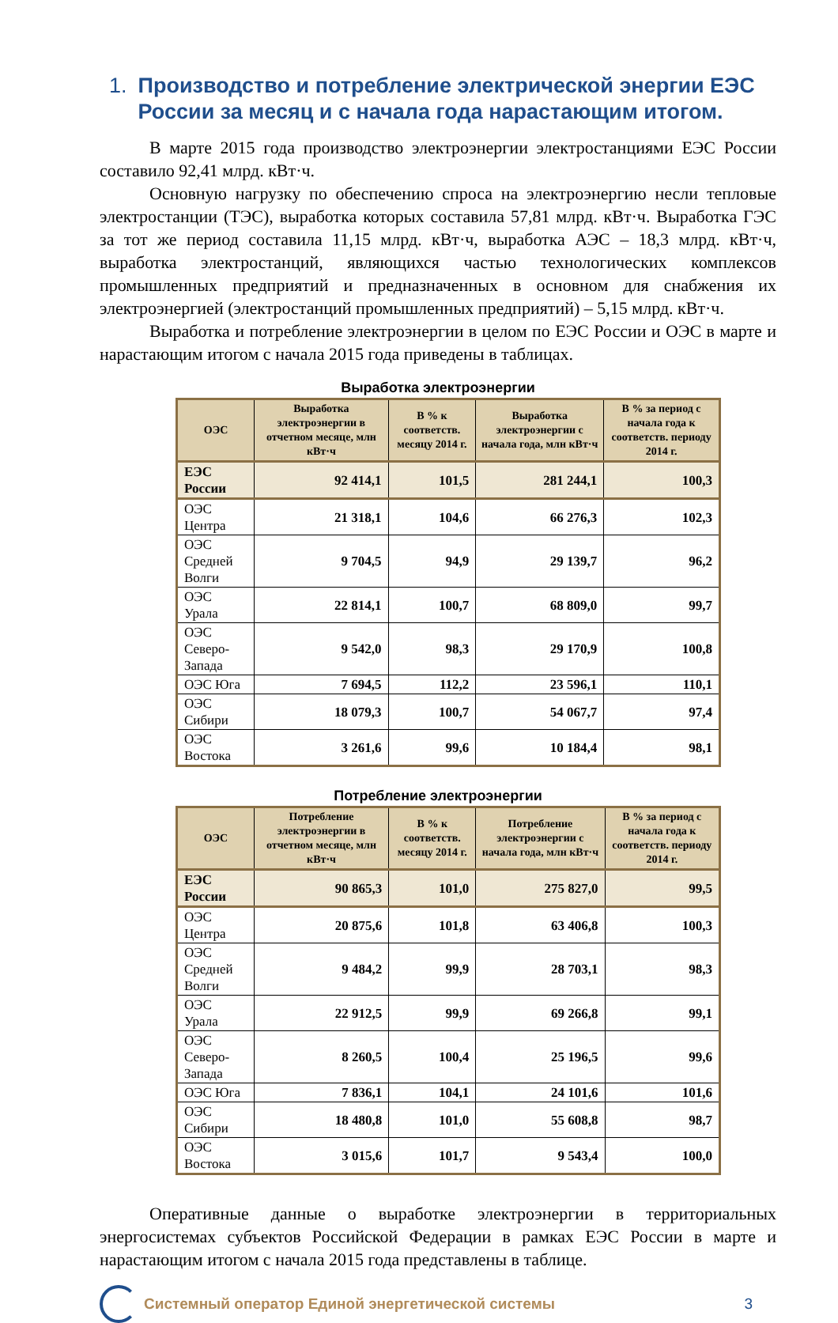1. Производство и потребление электрической энергии ЕЭС России за месяц и с начала года нарастающим итогом.
В марте 2015 года производство электроэнергии электростанциями ЕЭС России составило 92,41 млрд. кВт·ч.
Основную нагрузку по обеспечению спроса на электроэнергию несли тепловые электростанции (ТЭС), выработка которых составила 57,81 млрд. кВт·ч. Выработка ГЭС за тот же период составила 11,15 млрд. кВт·ч, выработка АЭС – 18,3 млрд. кВт·ч, выработка электростанций, являющихся частью технологических комплексов промышленных предприятий и предназначенных в основном для снабжения их электроэнергией (электростанций промышленных предприятий) – 5,15 млрд. кВт·ч.
Выработка и потребление электроэнергии в целом по ЕЭС России и ОЭС в марте и нарастающим итогом с начала 2015 года приведены в таблицах.
Выработка электроэнергии
| ОЭС | Выработка электроэнергии в отчетном месяце, млн кВт·ч | В % к соответств. месяцу 2014 г. | Выработка электроэнергии с начала года, млн кВт·ч | В % за период с начала года к соответств. периоду 2014 г. |
| --- | --- | --- | --- | --- |
| ЕЭС России | 92 414,1 | 101,5 | 281 244,1 | 100,3 |
| ОЭС Центра | 21 318,1 | 104,6 | 66 276,3 | 102,3 |
| ОЭС Средней Волги | 9 704,5 | 94,9 | 29 139,7 | 96,2 |
| ОЭС Урала | 22 814,1 | 100,7 | 68 809,0 | 99,7 |
| ОЭС Северо-Запада | 9 542,0 | 98,3 | 29 170,9 | 100,8 |
| ОЭС Юга | 7 694,5 | 112,2 | 23 596,1 | 110,1 |
| ОЭС Сибири | 18 079,3 | 100,7 | 54 067,7 | 97,4 |
| ОЭС Востока | 3 261,6 | 99,6 | 10 184,4 | 98,1 |
Потребление электроэнергии
| ОЭС | Потребление электроэнергии в отчетном месяце, млн кВт·ч | В % к соответств. месяцу 2014 г. | Потребление электроэнергии с начала года, млн кВт·ч | В % за период с начала года к соответств. периоду 2014 г. |
| --- | --- | --- | --- | --- |
| ЕЭС России | 90 865,3 | 101,0 | 275 827,0 | 99,5 |
| ОЭС Центра | 20 875,6 | 101,8 | 63 406,8 | 100,3 |
| ОЭС Средней Волги | 9 484,2 | 99,9 | 28 703,1 | 98,3 |
| ОЭС Урала | 22 912,5 | 99,9 | 69 266,8 | 99,1 |
| ОЭС Северо-Запада | 8 260,5 | 100,4 | 25 196,5 | 99,6 |
| ОЭС Юга | 7 836,1 | 104,1 | 24 101,6 | 101,6 |
| ОЭС Сибири | 18 480,8 | 101,0 | 55 608,8 | 98,7 |
| ОЭС Востока | 3 015,6 | 101,7 | 9 543,4 | 100,0 |
Оперативные данные о выработке электроэнергии в территориальных энергосистемах субъектов Российской Федерации в рамках ЕЭС России в марте и нарастающим итогом с начала 2015 года представлены в таблице.
Системный оператор Единой энергетической системы
3